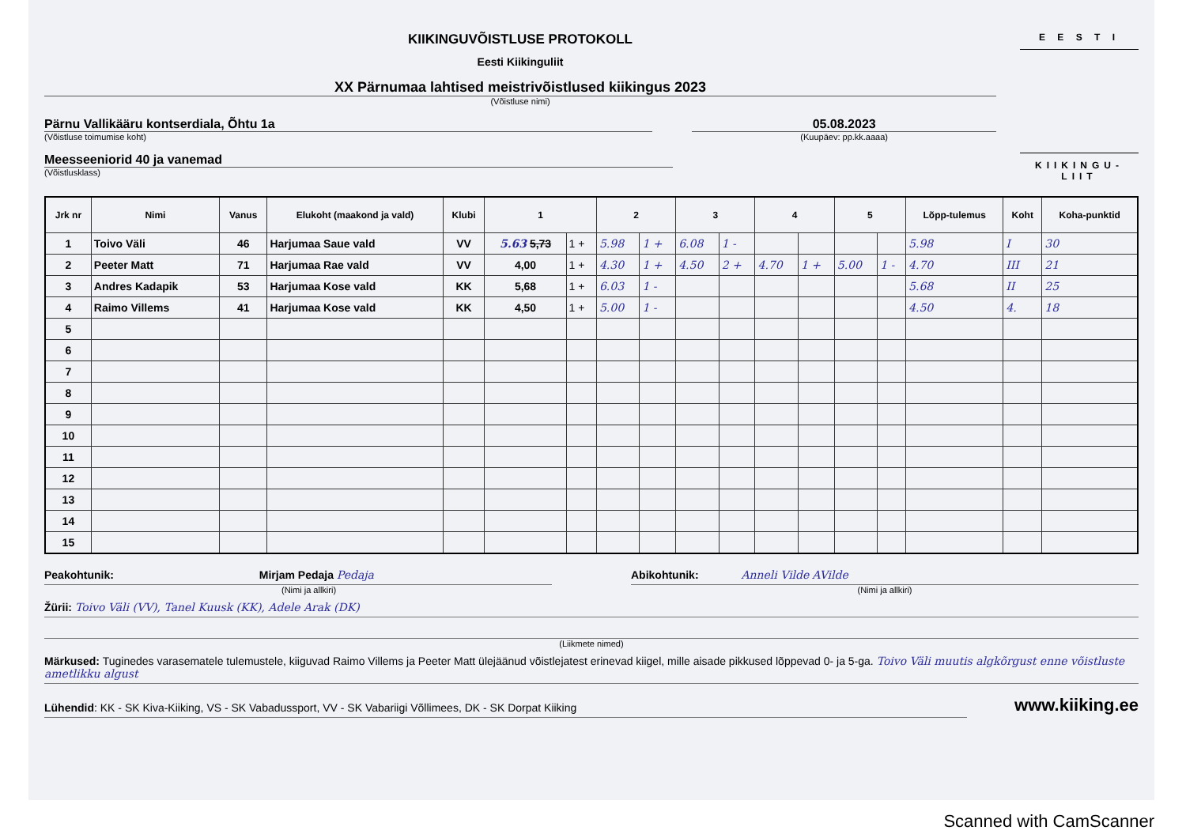KIIKINGUVÕISTLUSE PROTOKOLL
Eesti Kiikinguliit
XX Pärnumaa lahtised meistrivõistlused kiikingus 2023
(Võistluse nimi)
Pärnu Vallikääru kontserdiala, Õhtu 1a
(Võistluse toimumise koht)
05.08.2023
(Kuupäev: pp.kk.aaaa)
Meesseeniorid 40 ja vanemad
(Võistlusklass)
E E S T I
KIIKINGU-
LIIT
| Jrk nr | Nimi | Vanus | Elukoht (maakond ja vald) | Klubi | 1 | | 2 | | 3 | | 4 | | 5 | | Lõpp-tulemus | Koht | Koha-punktid |
| --- | --- | --- | --- | --- | --- | --- | --- | --- | --- | --- | --- | --- | --- | --- | --- | --- | --- |
| 1 | Toivo Väli | 46 | Harjumaa Saue vald | VV | 5.63 5,73 | 1 + | 5.98 | 1 + | 6.08 | 1 - | | | | | 5.98 | I | 30 |
| 2 | Peeter Matt | 71 | Harjumaa Rae vald | VV | 4,00 | 1 + | 4.30 | 1 + | 4.50 | 2 + | 4.70 | 1 + | 5.00 | 1 - | 4.70 | III | 21 |
| 3 | Andres Kadapik | 53 | Harjumaa Kose vald | KK | 5,68 | 1 + | 6.03 | 1 - | | | | | | | 5.68 | II | 25 |
| 4 | Raimo Villems | 41 | Harjumaa Kose vald | KK | 4,50 | 1 + | 5.00 | 1 - | | | | | | | 4.50 | 4. | 18 |
| 5 | | | | | | | | | | | | | | | | | |
| 6 | | | | | | | | | | | | | | | | | |
| 7 | | | | | | | | | | | | | | | | | |
| 8 | | | | | | | | | | | | | | | | | |
| 9 | | | | | | | | | | | | | | | | | |
| 10 | | | | | | | | | | | | | | | | | |
| 11 | | | | | | | | | | | | | | | | | |
| 12 | | | | | | | | | | | | | | | | | |
| 13 | | | | | | | | | | | | | | | | | |
| 14 | | | | | | | | | | | | | | | | | |
| 15 | | | | | | | | | | | | | | | | | |
Peakohtunik: Mirjam Pedaja Pedaja
(Nimi ja allkiri)
Abikohtunik: Anneli Vilde AVilde
(Nimi ja allkiri)
Žürii: Toivo Väli (VV), Tanel Kuusk (KK), Adele Arak (DK)
(Liikmete nimed)
Märkused: Tuginedes varasematele tulemustele, kiiguvad Raimo Villems ja Peeter Matt ülejäänud võistlejatest erinevad kiigel, mille aisade pikkused lõppevad 0- ja 5-ga. Toivo Väli muutis algkõrgust enne võistluste ametlikku algust
Lühendid: KK - SK Kiva-Kiiking, VS - SK Vabadussport, VV - SK Vabariigi Võllimees, DK - SK Dorpat Kiiking
www.kiiking.ee
Scanned with CamScanner